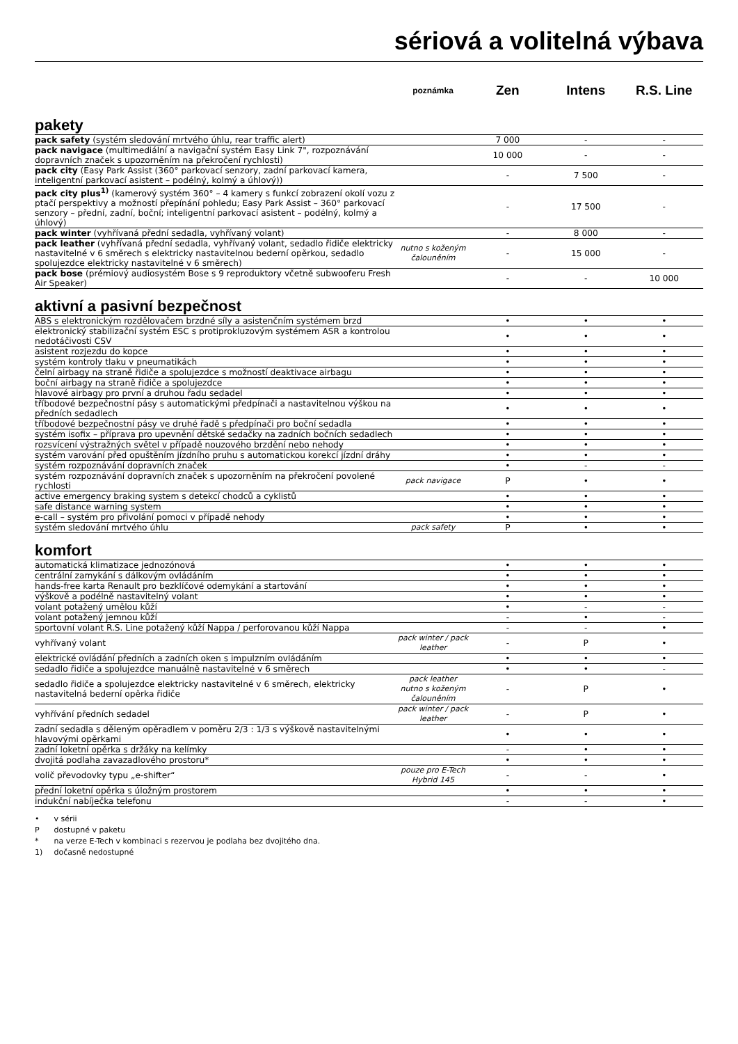sériová a volitelná výbava
| | poznámka | Zen | Intens | R.S. Line |
| --- | --- | --- | --- | --- |
| pakety | | | | |
| pack safety (systém sledování mrtvého úhlu, rear traffic alert) | | 7 000 | - | - |
| pack navigace (multimediální a navigační systém Easy Link 7", rozpoznávání dopravních značek s upozorněním na překročení rychlosti) | | 10 000 | - | - |
| pack city (Easy Park Assist (360° parkovací senzory, zadní parkovací kamera, inteligentní parkovací asistent – podélný, kolmý a úhlový)) | | - | 7 500 | - |
| pack city plus<sup>1)</sup> (kamerový systém 360° – 4 kamery s funkcí zobrazení okolí vozu z ptačí perspektivy a možností přepínání pohledu; Easy Park Assist – 360° parkovací senzory – přední, zadní, boční; inteligentní parkovací asistent – podélný, kolmý a úhlový) | | - | 17 500 | - |
| pack winter (vyhřívaná přední sedadla, vyhřívaný volant) | | - | 8 000 | - |
| pack leather (vyhřívaná přední sedadla, vyhřívaný volant, sedadlo řidiče elektricky nastavitelné v 6 směrech s elektricky nastavitelnou bederní opěrkou, sedadlo spolujezdce elektricky nastavitelné v 6 směrech) | nutno s koženým čalouněním | - | 15 000 | - |
| pack bose (prémiový audiosystém Bose s 9 reproduktory včetně subwooferu Fresh Air Speaker) | | - | - | 10 000 |
| aktivní a pasivní bezpečnost | | | | |
| ABS s elektronickým rozdělovačem brzdné síly a asistenčním systémem brzd | | • | • | • |
| elektronický stabilizační systém ESC s protiprokluzovým systémem ASR a kontrolou nedotáčivosti CSV | | • | • | • |
| asistent rozjezdu do kopce | | • | • | • |
| systém kontroly tlaku v pneumatikách | | • | • | • |
| čelní airbagy na straně řidiče a spolujezdce s možností deaktivace airbagu | | • | • | • |
| boční airbagy na straně řidiče a spolujezdce | | • | • | • |
| hlavové airbagy pro první a druhou řadu sedadel | | • | • | • |
| tříbodové bezpečnostní pásy s automatickými předpínači a nastavitelnou výškou na předních sedadlech | | • | • | • |
| tříbodové bezpečnostní pásy ve druhé řadě s předpínači pro boční sedadla | | • | • | • |
| systém isofix – příprava pro upevnění dětské sedačky na zadních bočních sedadlech | | • | • | • |
| rozsvícení výstražných světel v případě nouzového brzdění nebo nehody | | • | • | • |
| systém varování před opuštěním jízdního pruhu s automatickou korekcí jízdní dráhy | | • | • | • |
| systém rozpoznávání dopravních značek | | • | - | - |
| systém rozpoznávání dopravních značek s upozorněním na překročení povolené rychlosti | pack navigace | P | • | • |
| active emergency braking system s detekcí chodců a cyklistů | | • | • | • |
| safe distance warning system | | • | • | • |
| e-call – systém pro přivolání pomoci v případě nehody | | • | • | • |
| systém sledování mrtvého úhlu | pack safety | P | • | • |
| komfort | | | | |
| automatická klimatizace jednozónová | | • | • | • |
| centrální zamykání s dálkovým ovládáním | | • | • | • |
| hands-free karta Renault pro bezklíčové odemykání a startování | | • | • | • |
| výškově a podélně nastavitelný volant | | • | • | • |
| volant potažený umělou kůží | | • | - | - |
| volant potažený jemnou kůží | | - | • | - |
| sportovní volant R.S. Line potažený kůží Nappa / perforovanou kůží Nappa | | - | - | • |
| vyhřívaný volant | pack winter / pack leather | - | P | • |
| elektrické ovládání předních a zadních oken s impulzním ovládáním | | • | • | • |
| sedadlo řidiče a spolujezdce manuálně nastavitelné v 6 směrech | | • | • | - |
| sedadlo řidiče a spolujezdce elektricky nastavitelné v 6 směrech, elektricky nastavitelná bederní opěrka řidiče | pack leather nutno s koženým čalouněním | - | P | • |
| vyhřívání předních sedadel | pack winter / pack leather | - | P | • |
| zadní sedadla s děleným opěradlem v poměru 2/3 : 1/3 s výškově nastavitelnými hlavovými opěrkami | | • | • | • |
| zadní loketní opěrka s držáky na kelímky | | - | • | • |
| dvojitá podlaha zavazadlového prostoru* | | • | • | • |
| volič převodovky typu „e-shifter“ | pouze pro E-Tech Hybrid 145 | - | - | • |
| přední loketní opěrka s úložným prostorem | | • | • | • |
| indukční nabíječka telefonu | | - | - | • |
• v sérii
P dostupné v paketu
* na verze E-Tech v kombinaci s rezervou je podlaha bez dvojitého dna.
1) dočasně nedostupné